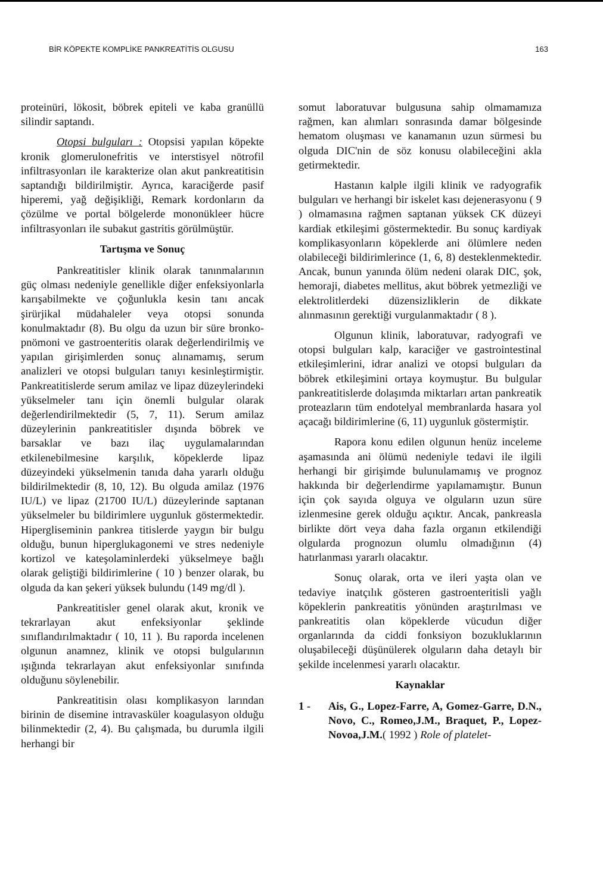BİR KÖPEKTE KOMPLİKE PANKREATİTİS OLGUSU 163
proteinüri, lökosit, böbrek epiteli ve kaba granüllü silindir saptandı.
Otopsi bulguları : Otopsisi yapılan köpekte kronik glomerulonefritis ve interstisyel nötrofil infiltrasyonları ile karakterize olan akut pankreatitisin saptandığı bildirilmiştir. Ayrıca, karaciğerde pasif hiperemi, yağ değişikliği, Remark kordonların da çözülme ve portal bölgelerde mononükleer hücre infiltrasyonları ile subakut gastritis görülmüştür.
Tartışma ve Sonuç
Pankreatitisler klinik olarak tanınmalarının güç olması nedeniyle genellikle diğer enfeksiyonlarla karışabilmekte ve çoğunlukla kesin tanı ancak şirürjikal müdahaleler veya otopsi sonunda konulmaktadır (8). Bu olgu da uzun bir süre bronko-pnömoni ve gastroenteritis olarak değerlendirilmiş ve yapılan girişimlerden sonuç alınamamış, serum analizleri ve otopsi bulguları tanıyı kesinleştirmiştir. Pankreatitislerde serum amilaz ve lipaz düzeylerindeki yükselmeler tanı için önemli bulgular olarak değerlendirilmektedir (5, 7, 11). Serum amilaz düzeylerinin pankreatitisler dışında böbrek ve barsaklar ve bazı ilaç uygulamalarından etkilenebilmesine karşılık, köpeklerde lipaz düzeyindeki yükselmenin tanıda daha yararlı olduğu bildirilmektedir (8, 10, 12). Bu olguda amilaz (1976 IU/L) ve lipaz (21700 IU/L) düzeylerinde saptanan yükselmeler bu bildirimlere uygunluk göstermektedir. Hipergliseminin pankrea titislerde yaygın bir bulgu olduğu, bunun hiperglukagonemi ve stres nedeniyle kortizol ve kateşolaminlerdeki yükselmeye bağlı olarak geliştiği bildirimlerine ( 10 ) benzer olarak, bu olguda da kan şekeri yüksek bulundu (149 mg/dl ).
Pankreatitisler genel olarak akut, kronik ve tekrarlayan akut enfeksiyonlar şeklinde sınıflandırılmaktadır ( 10, 11 ). Bu raporda incelenen olgunun anamnez, klinik ve otopsi bulgularının ışığında tekrarlayan akut enfeksiyonlar sınıfında olduğunu söylenebilir.
Pankreatitisin olası komplikasyon larından birinin de disemine intravasküler koagulasyon olduğu bilinmektedir (2, 4). Bu çalışmada, bu durumla ilgili herhangi bir
somut laboratuvar bulgusuna sahip olmamamıza rağmen, kan alımları sonrasında damar bölgesinde hematom oluşması ve kanamanın uzun sürmesi bu olguda DIC'nin de söz konusu olabileceğini akla getirmektedir.
Hastanın kalple ilgili klinik ve radyografik bulguları ve herhangi bir iskelet kası dejenerasyonu ( 9 ) olmamasına rağmen saptanan yüksek CK düzeyi kardiak etkileşimi göstermektedir. Bu sonuç kardiyak komplikasyonların köpeklerde ani ölümlere neden olabileceği bildirimlerince (1, 6, 8) desteklenmektedir. Ancak, bunun yanında ölüm nedeni olarak DIC, şok, hemoraji, diabetes mellitus, akut böbrek yetmezliği ve elektrolitlerdeki düzensizliklerin de dikkate alınmasının gerektiği vurgulanmaktadır ( 8 ).
Olgunun klinik, laboratuvar, radyografi ve otopsi bulguları kalp, karaciğer ve gastrointestinal etkileşimlerini, idrar analizi ve otopsi bulguları da böbrek etkileşimini ortaya koymuştur. Bu bulgular pankreatitislerde dolaşımda miktarları artan pankreatik proteazların tüm endotelyal membranlarda hasara yol açacağı bildirimlerine (6, 11) uygunluk göstermiştir.
Rapora konu edilen olgunun henüz inceleme aşamasında ani ölümü nedeniyle tedavi ile ilgili herhangi bir girişimde bulunulamamış ve prognoz hakkında bir değerlendirme yapılamamıştır. Bunun için çok sayıda olguya ve olguların uzun süre izlenmesine gerek olduğu açıktır. Ancak, pankreasla birlikte dört veya daha fazla organın etkilendiği olgularda prognozun olumlu olmadığının (4) hatırlanması yararlı olacaktır.
Sonuç olarak, orta ve ileri yaşta olan ve tedaviye inatçılık gösteren gastroenteritisli yağlı köpeklerin pankreatitis yönünden araştırılması ve pankreatitis olan köpeklerde vücudun diğer organlarında da ciddi fonksiyon bozukluklarının oluşabileceği düşünülerek olguların daha detaylı bir şekilde incelenmesi yararlı olacaktır.
Kaynaklar
1 - Ais, G., Lopez-Farre, A, Gomez-Garre, D.N., Novo, C., Romeo,J.M., Braquet, P., Lopez-Novoa,J.M.( 1992 ) Role of platelet-